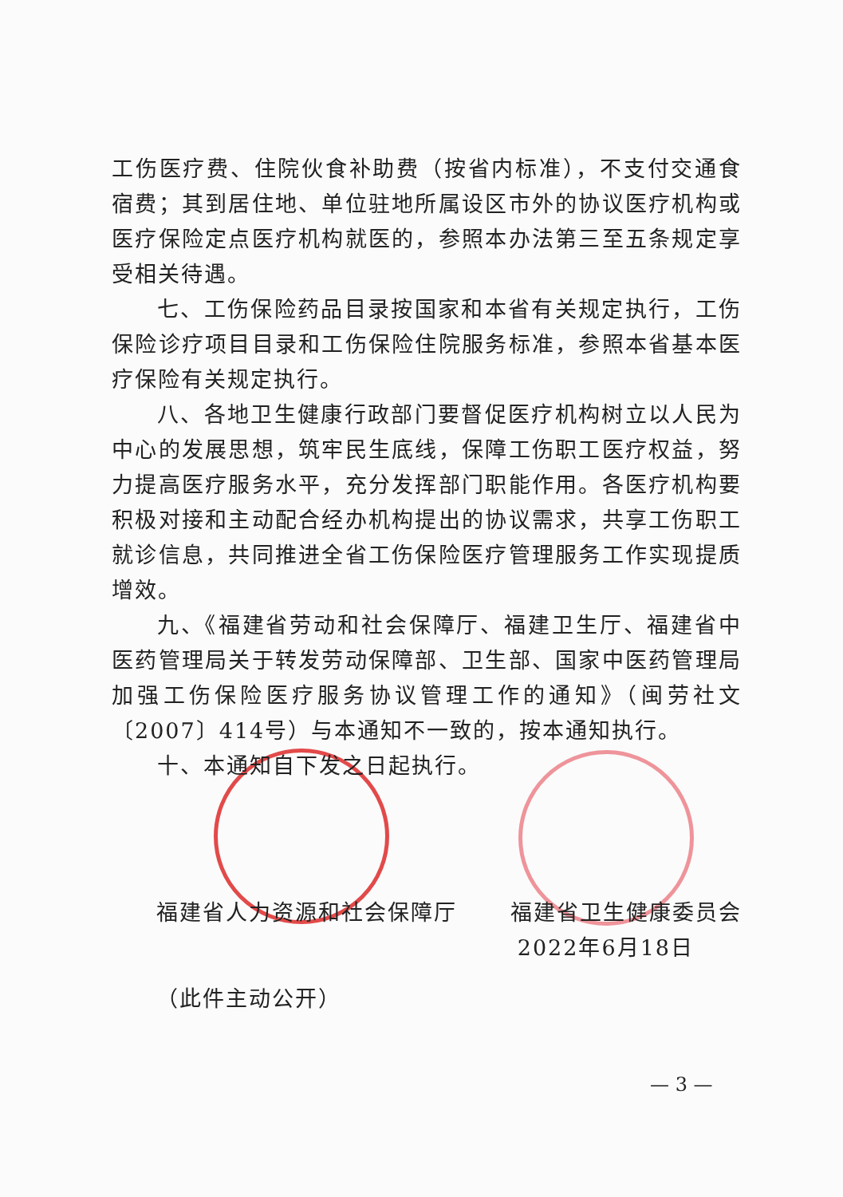工伤医疗费、住院伙食补助费（按省内标准），不支付交通食宿费；其到居住地、单位驻地所属设区市外的协议医疗机构或医疗保险定点医疗机构就医的，参照本办法第三至五条规定享受相关待遇。
七、工伤保险药品目录按国家和本省有关规定执行，工伤保险诊疗项目目录和工伤保险住院服务标准，参照本省基本医疗保险有关规定执行。
八、各地卫生健康行政部门要督促医疗机构树立以人民为中心的发展思想，筑牢民生底线，保障工伤职工医疗权益，努力提高医疗服务水平，充分发挥部门职能作用。各医疗机构要积极对接和主动配合经办机构提出的协议需求，共享工伤职工就诊信息，共同推进全省工伤保险医疗管理服务工作实现提质增效。
九、《福建省劳动和社会保障厅、福建卫生厅、福建省中医药管理局关于转发劳动保障部、卫生部、国家中医药管理局加强工伤保险医疗服务协议管理工作的通知》（闽劳社文〔2007〕414号）与本通知不一致的，按本通知执行。
十、本通知自下发之日起执行。
福建省人力资源和社会保障厅 福建省卫生健康委员会
2022年6月18日
（此件主动公开）
— 3 —